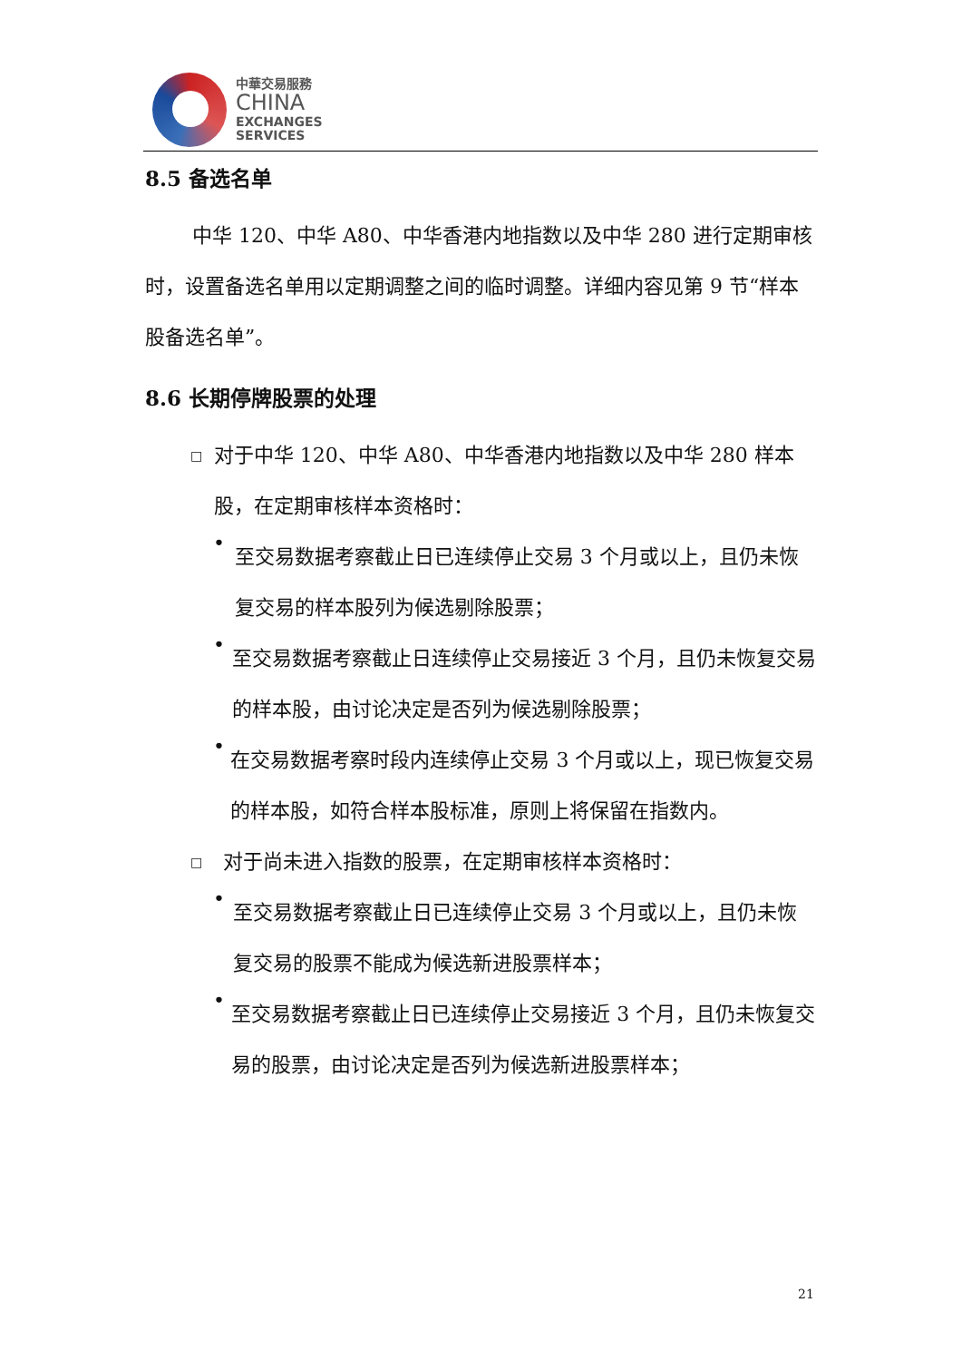中華交易服務
CHINA
EXCHANGES
SERVICES
8.5 备选名单
中华 120、中华 A80、中华香港内地指数以及中华 280 进行定期审核时，设置备选名单用以定期调整之间的临时调整。详细内容见第 9 节“样本股备选名单”。
8.6 长期停牌股票的处理
□
对于中华 120、中华 A80、中华香港内地指数以及中华 280 样本股，在定期审核样本资格时：
•
至交易数据考察截止日已连续停止交易 3 个月或以上，且仍未恢复交易的样本股列为候选剔除股票；
•
至交易数据考察截止日连续停止交易接近 3 个月，且仍未恢复交易的样本股，由讨论决定是否列为候选剔除股票；
•
在交易数据考察时段内连续停止交易 3 个月或以上，现已恢复交易的样本股，如符合样本股标准，原则上将保留在指数内。
□
对于尚未进入指数的股票，在定期审核样本资格时：
•
至交易数据考察截止日已连续停止交易 3 个月或以上，且仍未恢复交易的股票不能成为候选新进股票样本；
•
至交易数据考察截止日已连续停止交易接近 3 个月，且仍未恢复交易的股票，由讨论决定是否列为候选新进股票样本；
21